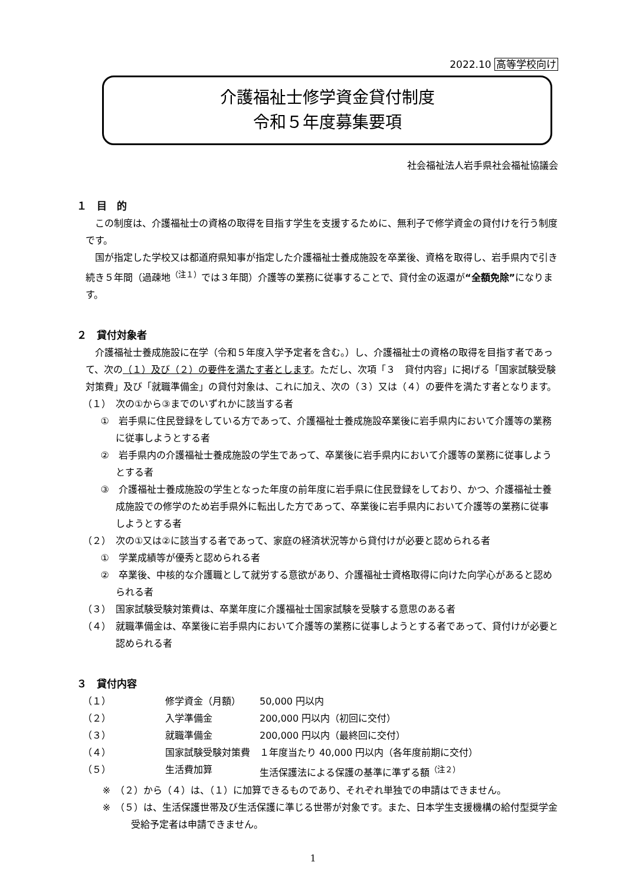2022.10 高等学校向け
介護福祉士修学資金貸付制度
令和５年度募集要項
社会福祉法人岩手県社会福祉協議会
１　目　的
この制度は、介護福祉士の資格の取得を目指す学生を支援するために、無利子で修学資金の貸付けを行う制度です。
国が指定した学校又は都道府県知事が指定した介護福祉士養成施設を卒業後、資格を取得し、岩手県内で引き続き５年間（過疎地<sup>（注１）</sup>では３年間）介護等の業務に従事することで、貸付金の返還が“全額免除”になります。
２　貸付対象者
介護福祉士養成施設に在学（令和５年度入学予定者を含む。）し、介護福祉士の資格の取得を目指す者であって、次の（１）及び（２）の要件を満たす者とします。ただし、次項「３　貸付内容」に掲げる「国家試験受験対策費」及び「就職準備金」の貸付対象は、これに加え、次の（３）又は（４）の要件を満たす者となります。
（１）　次の①から③までのいずれかに該当する者
①　岩手県に住民登録をしている方であって、介護福祉士養成施設卒業後に岩手県内において介護等の業務に従事しようとする者
②　岩手県内の介護福祉士養成施設の学生であって、卒業後に岩手県内において介護等の業務に従事しようとする者
③　介護福祉士養成施設の学生となった年度の前年度に岩手県に住民登録をしており、かつ、介護福祉士養成施設での修学のため岩手県外に転出した方であって、卒業後に岩手県内において介護等の業務に従事しようとする者
（２）　次の①又は②に該当する者であって、家庭の経済状況等から貸付けが必要と認められる者
①　学業成績等が優秀と認められる者
②　卒業後、中核的な介護職として就労する意欲があり、介護福祉士資格取得に向けた向学心があると認められる者
（３）　国家試験受験対策費は、卒業年度に介護福祉士国家試験を受験する意思のある者
（４）　就職準備金は、卒業後に岩手県内において介護等の業務に従事しようとする者であって、貸付けが必要と認められる者
３　貸付内容
（１） 修学資金（月額） 50,000 円以内
（２） 入学準備金 200,000 円以内（初回に交付）
（３） 就職準備金 200,000 円以内（最終回に交付）
（４） 国家試験受験対策費 １年度当たり 40,000 円以内（各年度前期に交付）
（５） 生活費加算 生活保護法による保護の基準に準ずる額<sup>（注２）</sup>
※　（２）から（４）は、（１）に加算できるものであり、それぞれ単独での申請はできません。
※　（５）は、生活保護世帯及び生活保護に準じる世帯が対象です。また、日本学生支援機構の給付型奨学金受給予定者は申請できません。
1